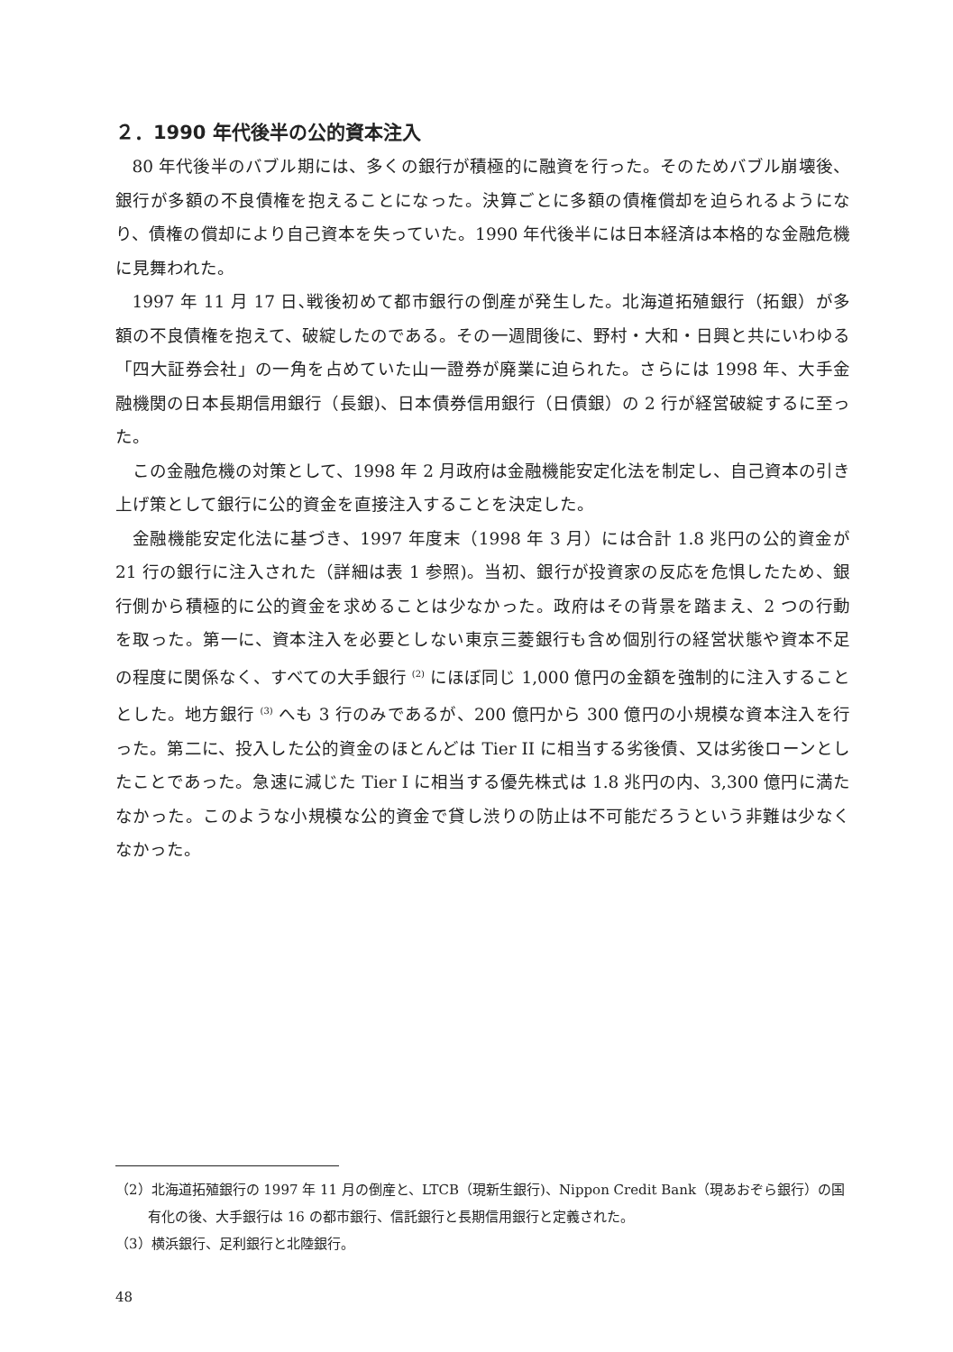２．1990 年代後半の公的資本注入
80 年代後半のバブル期には、多くの銀行が積極的に融資を行った。そのためバブル崩壊後、銀行が多額の不良債権を抱えることになった。決算ごとに多額の債権償却を迫られるようになり、債権の償却により自己資本を失っていた。1990 年代後半には日本経済は本格的な金融危機に見舞われた。
1997 年 11 月 17 日､戦後初めて都市銀行の倒産が発生した。北海道拓殖銀行（拓銀）が多額の不良債権を抱えて、破綻したのである。その一週間後に、野村・大和・日興と共にいわゆる「四大証券会社」の一角を占めていた山一證券が廃業に迫られた。さらには 1998 年、大手金融機関の日本長期信用銀行（長銀)、日本債券信用銀行（日債銀）の 2 行が経営破綻するに至った。
この金融危機の対策として、1998 年 2 月政府は金融機能安定化法を制定し、自己資本の引き上げ策として銀行に公的資金を直接注入することを決定した。
金融機能安定化法に基づき、1997 年度末（1998 年 3 月）には合計 1.8 兆円の公的資金が 21 行の銀行に注入された（詳細は表 1 参照)。当初、銀行が投資家の反応を危惧したため、銀行側から積極的に公的資金を求めることは少なかった。政府はその背景を踏まえ、2 つの行動を取った。第一に、資本注入を必要としない東京三菱銀行も含め個別行の経営状態や資本不足の程度に関係なく、すべての大手銀行 <sup>(2)</sup> にほぼ同じ 1,000 億円の金額を強制的に注入することとした。地方銀行 <sup>(3)</sup> へも 3 行のみであるが、200 億円から 300 億円の小規模な資本注入を行った。第二に、投入した公的資金のほとんどは Tier II に相当する劣後債、又は劣後ローンとしたことであった。急速に減じた Tier I に相当する優先株式は 1.8 兆円の内、3,300 億円に満たなかった。このような小規模な公的資金で貸し渋りの防止は不可能だろうという非難は少なくなかった。
（2）北海道拓殖銀行の 1997 年 11 月の倒産と、LTCB（現新生銀行)、Nippon Credit Bank（現あおぞら銀行）の国有化の後、大手銀行は 16 の都市銀行、信託銀行と長期信用銀行と定義された。
（3）横浜銀行、足利銀行と北陸銀行。
48